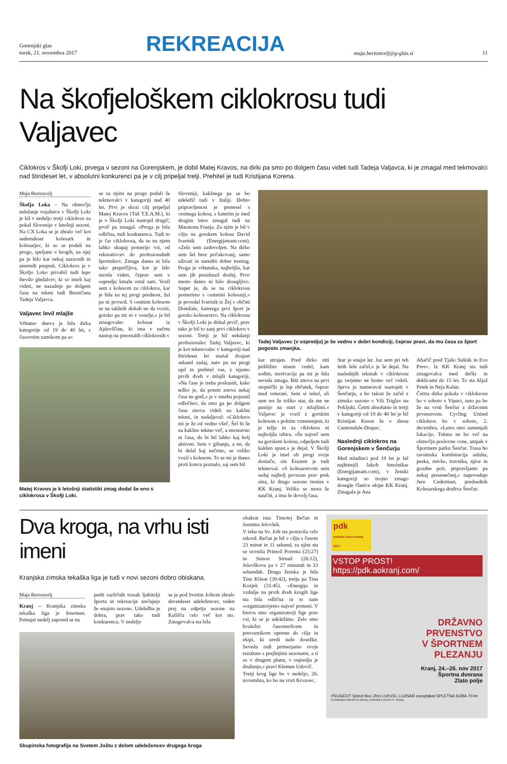Gorenjski glas
torek, 21. novembra 2017
REKREACIJA
maja.bertoncelj@g-glas.si
11
Na škofjeloškem ciklokrosu tudi Valjavec
Ciklokros v Škofji Loki, prvega v sezoni na Gorenjskem, je dobil Matej Kravos, na dirki pa smo po dolgem času videli tudi Tadeja Valjavca, ki je zmagal med tekmovalci nad štirideset let, v absolutni konkurenci pa je v cilj pripeljal tretji. Prehitel je tudi Kristijana Korena.
Maja Bertoncelj
Škofja Loka – Na območju nekdanje vojašnice v Škofji Loki je bil v nedeljo tretji ciklokros za pokal Slovenije v letošnji sezoni. Na CX Loka se je zbralo več kot sedemdeset kolesark in kolesarjev, ki so se podali na progo, speljano v krogih, na njej pa je bilo kar nekaj naravnih in umetnih preprek. Ciklokros je v Škofjo Loko privabil tudi lepo število gledalcev, ki so imeli kaj videti, ne nazadnje po dolgem času na tekmi tudi Besničana Tadeja Valjavca.
Valjavec lovil mlajše
Vrhunec dneva je bila dirka kategorije od 19 do 40 let, s časovnim zamikom pa so
se za njimi na progo podali še tekmovalci v kategoriji nad 40 let. Prvi je skozi cilj pripeljal Matej Kravos (Tuš T.E.A.M.), ki je v Škofji Loki nastopil drugič, prvič pa zmagal. »Proga je bila odlična, tudi konkurenca. Tudi to je čar ciklokrosa, da se na njem lahko skupaj pomerijo vsi, od rekreativcev do profesionalnih športnikov. Zmaga danes ni bila tako prepričljiva, kot je bilo morda videti, čeprav sem v ospredju kmalu ostal sam. Vozil sem s kolesom za ciklokros, kar je bila na tej progi prednost, žal pa ni povsod. S cestnim kolesom se na takšnih dirkah ne da voziti, gorsko pa mi ni v veselje,« je bil zmagovalec kolesar iz Ajdovščine, ki ima v načrtu nastop na preostalih ciklokrosih v
Matej Kravos je k letošnji statistiki zmag dodal še eno s ciklokrosa v Škofji Loki.
Sloveniji, kakšnega pa se bo udeležil tudi v Italiji. Dobro pripravljenost je prenesel s cestnega kolesa, s katerim je med drugim letos zmagal tudi na Maratonu Franja. Za njim je bil v cilju na gorskem kolesu David Ivartnik (Energijateam.com). »Zelo sem zadovoljen. Na dirko sem šel brez pričakovanj, samo uživati in narediti dober trening. Proga je vrhunska, najboljša, kar sem jih preizkusil doslej. Prvo mesto danes ni bilo dosegljivo. Super je, da se na ciklokrosu pomerimo s cestnimi kolesarji,« je povedal Ivartnik iz Žej v občini Domžale, katerega prvi šport je gorsko kolesarstvo. Na ciklokrosu v Škofji Loki je dirkal prvič, prav tako je bil to zanj prvi ciklokros v sezoni. Tretji je bil nekdanji profesionalec Tadej Valjavec, ki je kot tekmovalec v kategoriji nad štirideset let startal dvajset sekund zadaj, nato pa na progi ujel in prehitel vse, z izjemo prvih dveh v mlajši kategoriji. »Na čase je treba poskusiti, kako težko je, da potem znova nekaj časa ne greš,« je v smehu pojasnil odločitev, da smo ga po dolgem času znova videli na kakšni tekmi, in nadaljeval: »Ciklokros mi je že od vedno všeč. Šel bi še na kakšno tekmo več, a enostavno ni časa, da bi bil lahko kaj bolj aktiven. Sem v gibanju, a ne, da bi delal kaj načrtno, se veliko vozil s kolesom. To se mi je danes proti koncu poznalo, saj sem bil
Tadej Valjavec (v ospredju) je še vedno v dobri kondiciji, čeprav pravi, da mu časa za šport pogosto zmanjka.
kar utrujen. Pred dirko niti približno nisem vedel, kam sodim, motivacija pa mi je bila seveda zmaga. Biti znova na prvi stopnički je lep občutek, čeprav med veterani. Sem si rekel, ali sem res že toliko star, da me ne pustijo na start z mlajšimi.« Valjavec je vozil z gorskim kolesom s polnim vzmetenjem, ki je težje in za ciklokros ni najboljša izbira. »Še največ sem na gorskem kolesu, odpeljem tudi kakšen spust,« je dejal. V Škofji Loki je imel ob progi svoje domače, sin Erazem je tudi tekmoval. »S kolesarstvom sem sedaj najbolj povezan prav prek sina, ki drugo sezono trenira v KK Kranj. Veliko se mora še naučiti, a ima še dovolj časa.
Star je enajst let. Jaz sem pri teh letih šele začel,« je še dejal. Na naslednjih tekmah v ciklokrosu ga verjetno ne bomo več videli. Sprva je nameraval nastopiti v Šenčurju, a bo takrat že začel z zimsko sezono v Vili Triglav na Pokljuki. Četrti absolutno in tretji v kategoriji od 19 do 40 let je bil Kristijan Koren še v dresu Cannondale-Drapac.
Naslednji ciklokros na Gorenjskem v Šenčurju
Med mladinci pod 19 let je bil najhitrejši Jakob Smolnikar (Energijateam.com), v ženski kategoriji so trojno zmago dosegle članice ekipe KK Kranj. Zmagala je Ana
Ahačič pred Tjašo Sušnik in Evo Prevc. Iz KK Kranj sta tudi zmagovalca med dečki in deklicami do 15 let. To sta Aljaž Petek in Neja Kalan.
Četrta dirka pokala v ciklokrosu bo v soboto v Vipavi, nato pa bo že na vrsti Šenčur z državnim prvenstvom. Cycling United ciklokros bo v soboto, 2. decembra. »Letos smo zamenjali lokacijo. Tekma ne bo več na območju poslovne cone, ampak v Športnem parku Šenčur. Trasa bo ravninska kombinacija asfalta, peska, mivke, travnika, njive in gozdne poti, pripravljamo pa nekaj presenečenj,« napoveduje Jure Cuderman, predsednik Kolesarskega društva Šenčur.
Dva kroga, na vrhu isti imeni
Kranjska zimska tekaška liga je tudi v novi sezoni dobro obiskana.
Maja Bertoncelj
Kranj – Kranjska zimska tekaška liga je fenomen. Petnajst nedelj zapored se na
petih različnih trasah ljubitelji športa in rekreacije srečujejo že enajsto sezono. Udeležba je dobra, prav tako tudi konkurenca. V nedeljo
se je pod Svetim Joštom zbralo devetdeset udeležencev, teden prej na odprtju sezone na Kališču celo več kot sto. Zmagovalca sta bila
Skupinska fotografija na Svetem Joštu z delom udeležencev drugega kroga
obakrat ista: Timotej Bečan in Jasmina Jelovšek.
V teku na Sv. Jošt sta postavila celo rekord. Bečan je bil v cilju s časom 23 minut in 11 sekund, za njim sta se uvrstila Primož Porenta (25:27) in Simon Strnad (26:12), Jelovškova pa v 27 minutah in 33 sekundah. Druga ženska je bila Tina Klinar (30:42), tretja pa Tina Kozjek (31:45). »Energija in vzdušje na prvih dveh krogih lige sta bila odlična in to nam »organizatorjem« največ pomeni. V bistvu smo organizatorji lige prav vsi, ki se je udeležimo. Zelo smo hvaležni časomerilcem in prevoznikom opreme do cilja in ekipi, ki uredi naše dosežke. Seveda radi primerjamo svoje rezultate s prejšnjimi sezonami, a ti so v drugem planu, v ospredju je druženje,« pravi Klemen Udovič.
Tretji krog lige bo v nedeljo, 26. novembra, ko bo na vrsti Krvavec.
pdk
plezalni dnevi kranja 2017
VSTOP PROST! https://pdk.aokranj.com/
DRŽAVNO
PRVENSTVO
V ŠPORTNEM
PLEZANJU
Kranj, 24.–26. nov 2017
Športna dvorana
Zlato polje
PEUGEOT Select Box 2hm LUKVEL LUZNAR europlakat SPLETNA SOBA 70 let
PLANINSKO DRUŠTVO KRANJ, KOROŠKA CESTA 27, KRANJ